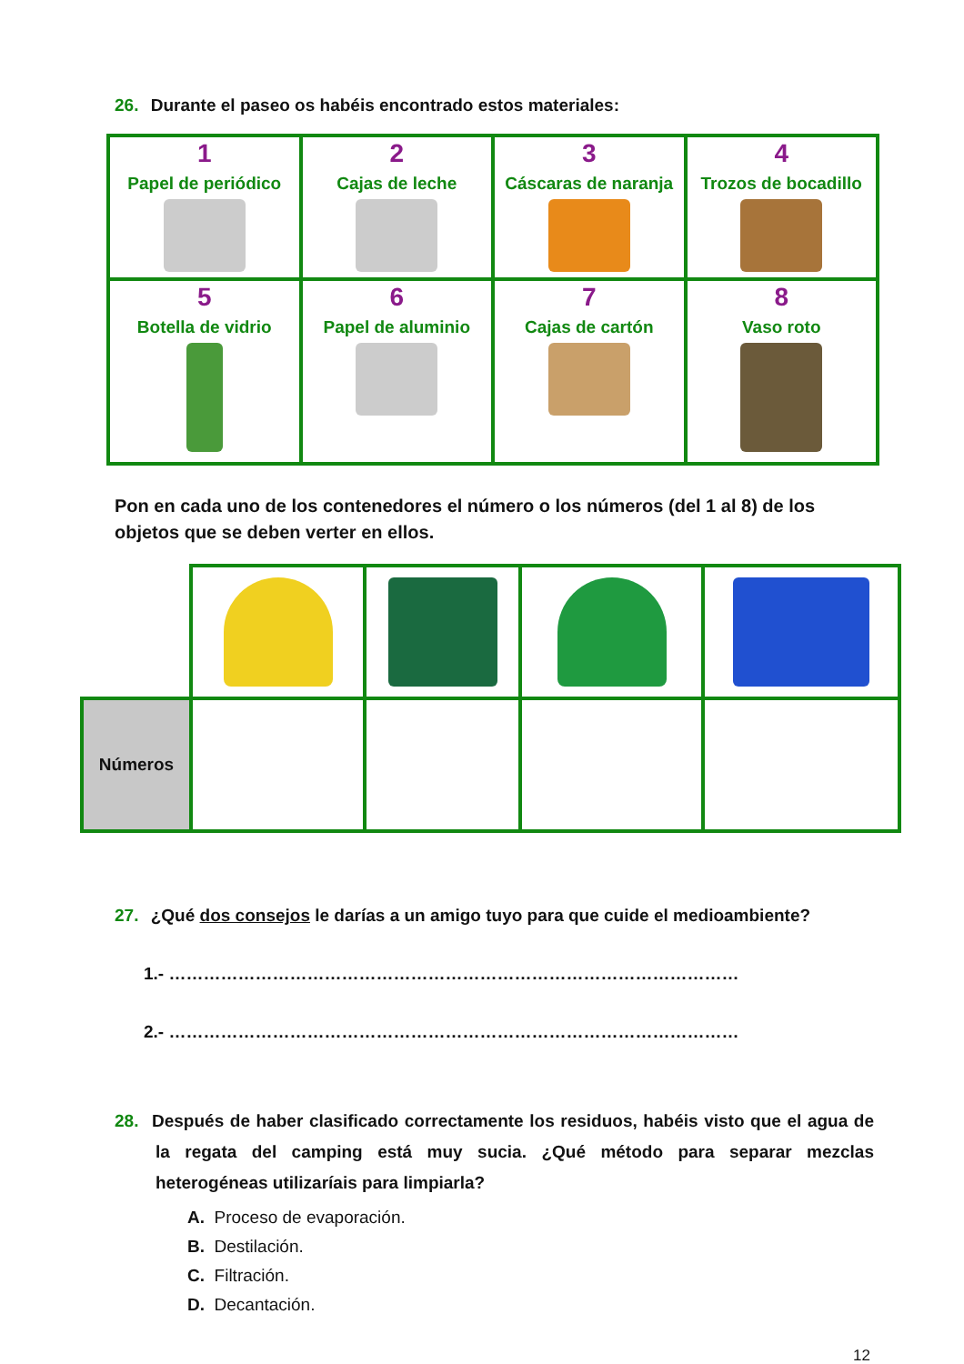26. Durante el paseo os habéis encontrado estos materiales:
| 1 Papel de periódico | 2 Cajas de leche | 3 Cáscaras de naranja | 4 Trozos de bocadillo |
| 5 Botella de vidrio | 6 Papel de aluminio | 7 Cajas de cartón | 8 Vaso roto |
Pon en cada uno de los contenedores el número o los números (del 1 al 8) de los objetos que se deben verter en ellos.
| Números | | | | |
27. ¿Qué dos consejos le darías a un amigo tuyo para que cuide el medioambiente?
1.- ………………………………………………………………………………………
2.- ………………………………………………………………………………………
28. Después de haber clasificado correctamente los residuos, habéis visto que el agua de la regata del camping está muy sucia. ¿Qué método para separar mezclas heterogéneas utilizaríais para limpiarla?
A. Proceso de evaporación.
B. Destilación.
C. Filtración.
D. Decantación.
12